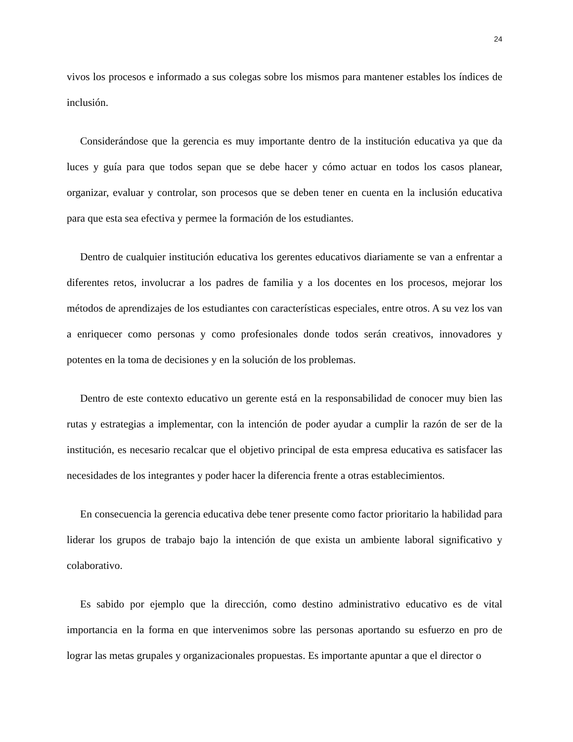24
vivos los procesos e informado a sus colegas sobre los mismos para mantener estables los índices de inclusión.
Considerándose que la gerencia es muy importante dentro de la institución educativa ya que da luces y guía para que todos sepan que se debe hacer y cómo actuar en todos los casos planear, organizar, evaluar y controlar, son procesos que se deben tener en cuenta en la inclusión educativa para que esta sea efectiva y permee la formación de los estudiantes.
Dentro de cualquier institución educativa los gerentes educativos diariamente se van a enfrentar a diferentes retos, involucrar a los padres de familia y a los docentes en los procesos, mejorar los métodos de aprendizajes de los estudiantes con características especiales, entre otros. A su vez los van a enriquecer como personas y como profesionales donde todos serán creativos, innovadores y potentes en la toma de decisiones y en la solución de los problemas.
Dentro de este contexto educativo un gerente está en la responsabilidad de conocer muy bien las rutas y estrategias a implementar, con la intención de poder ayudar a cumplir la razón de ser de la institución, es necesario recalcar que el objetivo principal de esta empresa educativa es satisfacer las necesidades de los integrantes y poder hacer la diferencia frente a otras establecimientos.
En consecuencia la gerencia educativa debe tener presente como factor prioritario la habilidad para liderar los grupos de trabajo bajo la intención de que exista un ambiente laboral significativo y colaborativo.
Es sabido por ejemplo que la dirección, como destino administrativo educativo es de vital importancia en la forma en que intervenimos sobre las personas aportando su esfuerzo en pro de lograr las metas grupales y organizacionales propuestas. Es importante apuntar a que el director o